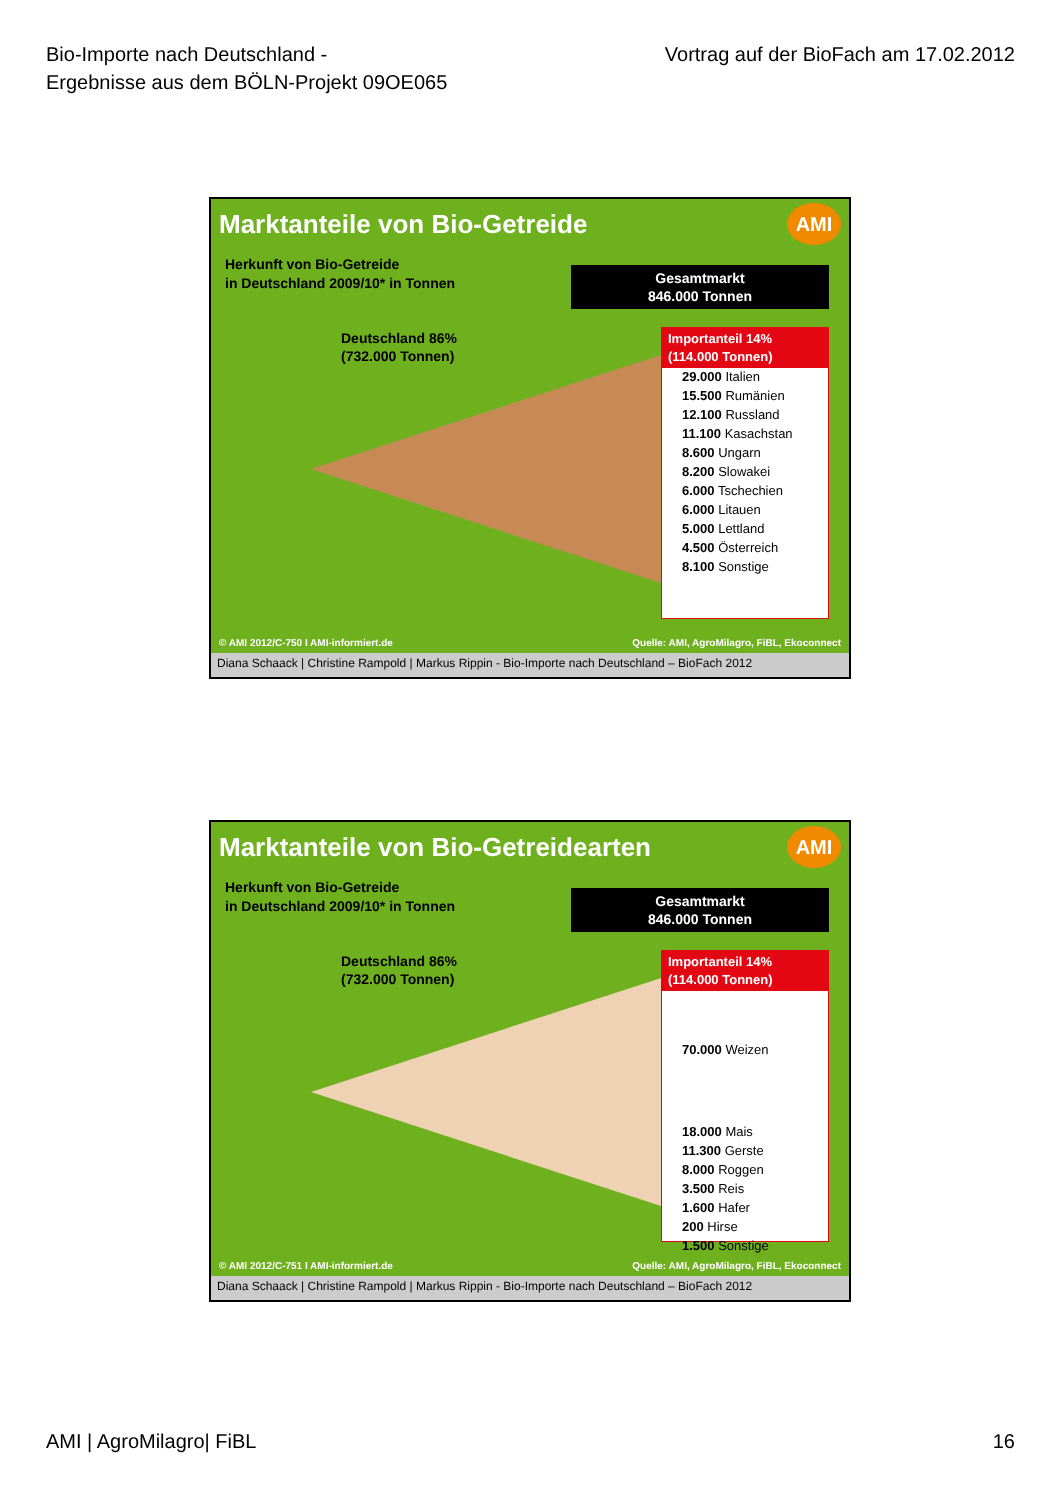Bio-Importe nach Deutschland -
Ergebnisse aus dem BÖLN-Projekt 09OE065
Vortrag auf der BioFach am 17.02.2012
Marktanteile von Bio-Getreide
AMI
Herkunft von Bio-Getreide
in Deutschland 2009/10* in Tonnen
Gesamtmarkt
846.000 Tonnen
Deutschland 86%
(732.000 Tonnen)
Importanteil 14%
(114.000 Tonnen)
29.000 Italien
15.500 Rumänien
12.100 Russland
11.100 Kasachstan
8.600 Ungarn
8.200 Slowakei
6.000 Tschechien
6.000 Litauen
5.000 Lettland
4.500 Österreich
8.100 Sonstige
© AMI 2012/C-750 I AMI-informiert.de Quelle: AMI, AgroMilagro, FiBL, Ekoconnect
Diana Schaack | Christine Rampold | Markus Rippin - Bio-Importe nach Deutschland – BioFach 2012
Marktanteile von Bio-Getreidearten
AMI
Herkunft von Bio-Getreide
in Deutschland 2009/10* in Tonnen
Gesamtmarkt
846.000 Tonnen
Deutschland 86%
(732.000 Tonnen)
Importanteil 14%
(114.000 Tonnen)
70.000 Weizen
18.000 Mais
11.300 Gerste
8.000 Roggen
3.500 Reis
1.600 Hafer
200 Hirse
1.500 Sonstige
© AMI 2012/C-751 I AMI-informiert.de Quelle: AMI, AgroMilagro, FiBL, Ekoconnect
Diana Schaack | Christine Rampold | Markus Rippin - Bio-Importe nach Deutschland – BioFach 2012
AMI | AgroMilagro| FiBL 16